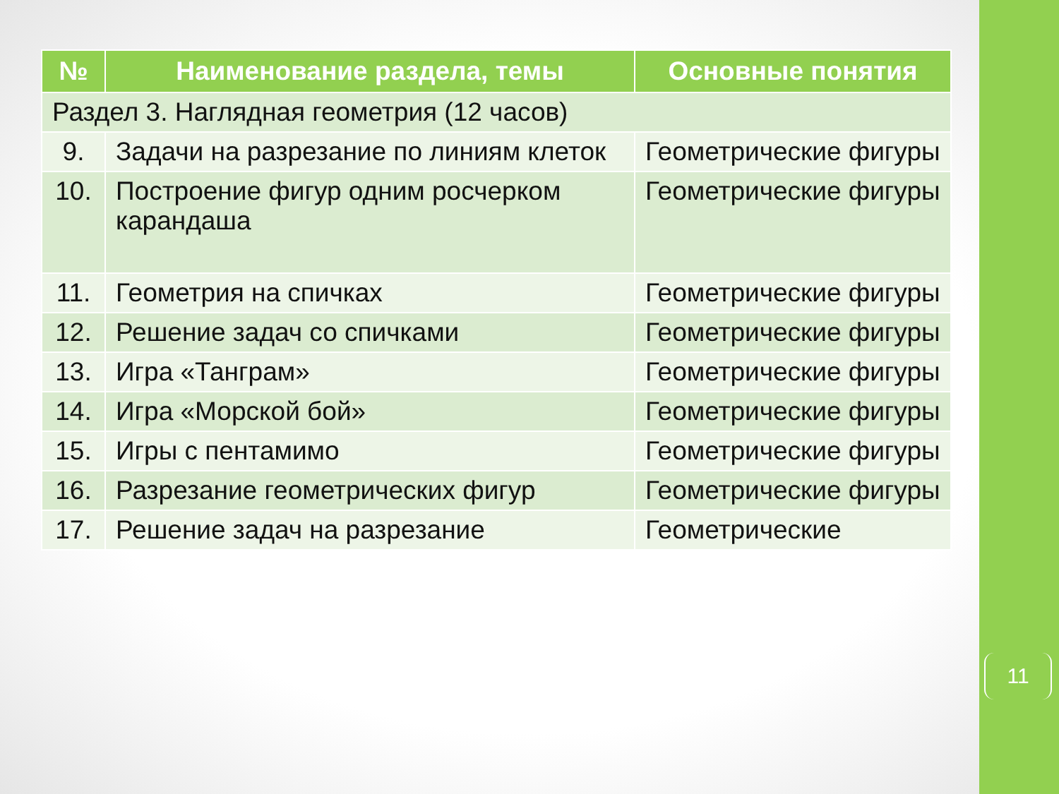11
| № | Наименование раздела, темы | Основные понятия |
| --- | --- | --- |
| Раздел 3. Наглядная геометрия (12 часов) | | |
| 9. | Задачи на разрезание по линиям клеток | Геометрические фигуры |
| 10. | Построение фигур одним росчерком карандаша | Геометрические фигуры |
| 11. | Геометрия на спичках | Геометрические фигуры |
| 12. | Решение задач со спичками | Геометрические фигуры |
| 13. | Игра «Танграм» | Геометрические фигуры |
| 14. | Игра «Морской бой» | Геометрические фигуры |
| 15. | Игры с пентамимо | Геометрические фигуры |
| 16. | Разрезание геометрических фигур | Геометрические фигуры |
| 17. | Решение задач на разрезание | Геометрические |